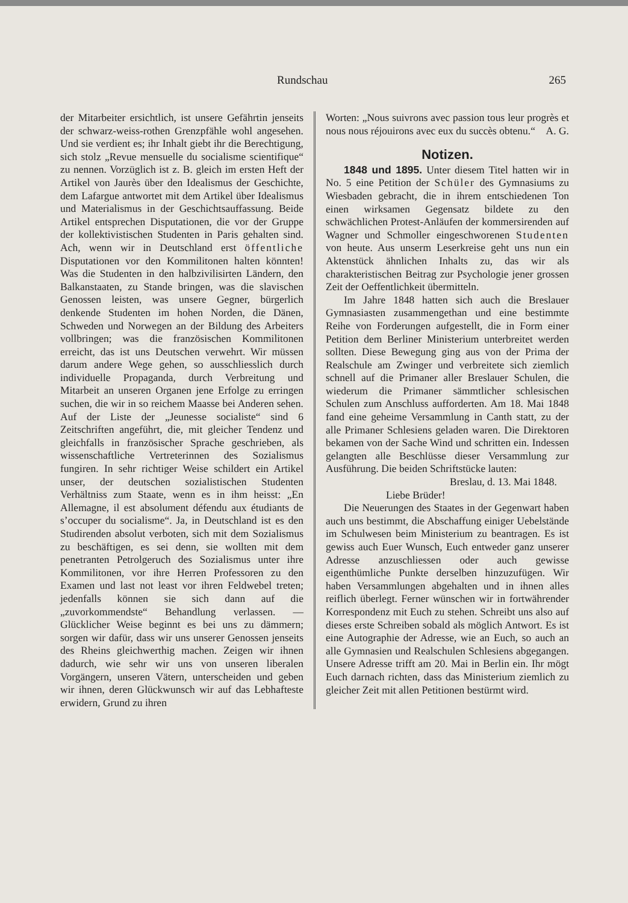Rundschau 265
der Mitarbeiter ersichtlich, ist unsere Gefährtin jenseits der schwarz-weiss-rothen Grenzpfähle wohl angesehen. Und sie verdient es; ihr Inhalt giebt ihr die Berechtigung, sich stolz „Revue mensuelle du socialisme scientifique“ zu nennen. Vorzüglich ist z. B. gleich im ersten Heft der Artikel von Jaurès über den Idealismus der Geschichte, dem Lafargue antwortet mit dem Artikel über Idealismus und Materialismus in der Geschichtsauffassung. Beide Artikel entsprechen Disputationen, die vor der Gruppe der kollektivistischen Studenten in Paris gehalten sind. Ach, wenn wir in Deutschland erst öffentliche Disputationen vor den Kommilitonen halten könnten! Was die Studenten in den halbzivilisirten Ländern, den Balkanstaaten, zu Stande bringen, was die slavischen Genossen leisten, was unsere Gegner, bürgerlich denkende Studenten im hohen Norden, die Dänen, Schweden und Norwegen an der Bildung des Arbeiters vollbringen; was die französischen Kommilitonen erreicht, das ist uns Deutschen verwehrt. Wir müssen darum andere Wege gehen, so ausschliesslich durch individuelle Propaganda, durch Verbreitung und Mitarbeit an unseren Organen jene Erfolge zu erringen suchen, die wir in so reichem Maasse bei Anderen sehen. Auf der Liste der „Jeunesse socialiste“ sind 6 Zeitschriften angeführt, die, mit gleicher Tendenz und gleichfalls in französischer Sprache geschrieben, als wissenschaftliche Vertreterinnen des Sozialismus fungiren. In sehr richtiger Weise schildert ein Artikel unser, der deutschen sozialistischen Studenten Verhältniss zum Staate, wenn es in ihm heisst: „En Allemagne, il est absolument défendu aux étudiants de s’occuper du socialisme“. Ja, in Deutschland ist es den Studirenden absolut verboten, sich mit dem Sozialismus zu beschäftigen, es sei denn, sie wollten mit dem penetranten Petrolgeruch des Sozialismus unter ihre Kommilitonen, vor ihre Herren Professoren zu den Examen und last not least vor ihren Feldwebel treten; jedenfalls können sie sich dann auf die „zuvorkommendste“ Behandlung verlassen. — Glücklicher Weise beginnt es bei uns zu dämmern; sorgen wir dafür, dass wir uns unserer Genossen jenseits des Rheins gleichwerthig machen. Zeigen wir ihnen dadurch, wie sehr wir uns von unseren liberalen Vorgängern, unseren Vätern, unterscheiden und geben wir ihnen, deren Glückwunsch wir auf das Lebhafteste erwidern, Grund zu ihren
Worten: „Nous suivrons avec passion tous leur progrès et nous nous réjouirons avec eux du succès obtenu.“ A. G.
Notizen.
1848 und 1895. Unter diesem Titel hatten wir in No. 5 eine Petition der Schüler des Gymnasiums zu Wiesbaden gebracht, die in ihrem entschiedenen Ton einen wirksamen Gegensatz bildete zu den schwächlichen Protest-Anläufen der kommersirenden auf Wagner und Schmoller eingeschworenen Studenten von heute. Aus unserm Leserkreise geht uns nun ein Aktenstück ähnlichen Inhalts zu, das wir als charakteristischen Beitrag zur Psychologie jener grossen Zeit der Oeffentlichkeit übermitteln.
Im Jahre 1848 hatten sich auch die Breslauer Gymnasiasten zusammengethan und eine bestimmte Reihe von Forderungen aufgestellt, die in Form einer Petition dem Berliner Ministerium unterbreitet werden sollten. Diese Bewegung ging aus von der Prima der Realschule am Zwinger und verbreitete sich ziemlich schnell auf die Primaner aller Breslauer Schulen, die wiederum die Primaner sämmtlicher schlesischen Schulen zum Anschluss aufforderten. Am 18. Mai 1848 fand eine geheime Versammlung in Canth statt, zu der alle Primaner Schlesiens geladen waren. Die Direktoren bekamen von der Sache Wind und schritten ein. Indessen gelangten alle Beschlüsse dieser Versammlung zur Ausführung. Die beiden Schriftstücke lauten:
Breslau, d. 13. Mai 1848.
Liebe Brüder!
Die Neuerungen des Staates in der Gegenwart haben auch uns bestimmt, die Abschaffung einiger Uebelstände im Schulwesen beim Ministerium zu beantragen. Es ist gewiss auch Euer Wunsch, Euch entweder ganz unserer Adresse anzuschliessen oder auch gewisse eigenthümliche Punkte derselben hinzuzufügen. Wir haben Versammlungen abgehalten und in ihnen alles reiflich überlegt. Ferner wünschen wir in fortwährender Korrespondenz mit Euch zu stehen. Schreibt uns also auf dieses erste Schreiben sobald als möglich Antwort. Es ist eine Autographie der Adresse, wie an Euch, so auch an alle Gymnasien und Realschulen Schlesiens abgegangen. Unsere Adresse trifft am 20. Mai in Berlin ein. Ihr mögt Euch darnach richten, dass das Ministerium ziemlich zu gleicher Zeit mit allen Petitionen bestürmt wird.